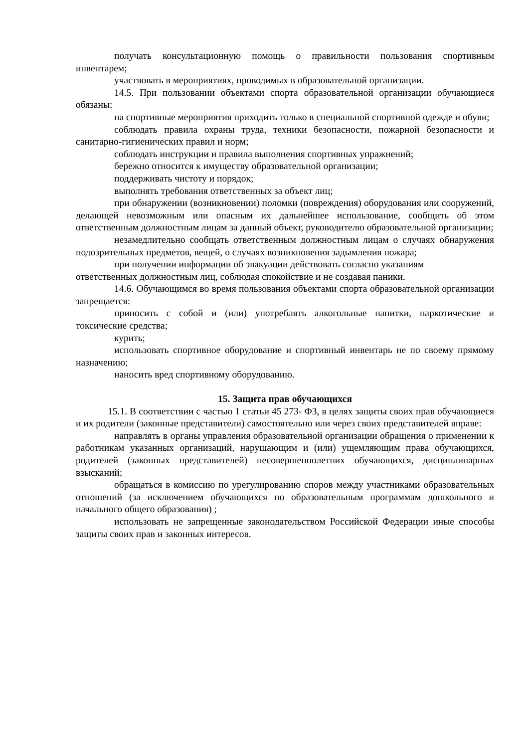получать консультационную помощь о правильности пользования спортивным инвентарем;
участвовать в мероприятиях, проводимых в образовательной организации.
14.5. При пользовании объектами спорта образовательной организации обучающиеся обязаны:
на спортивные мероприятия приходить только в специальной спортивной одежде и обуви;
соблюдать правила охраны труда, техники безопасности, пожарной безопасности и санитарно-гигиенических правил и норм;
соблюдать инструкции и правила выполнения спортивных упражнений;
бережно относится к имуществу образовательной организации;
поддерживать чистоту и порядок;
выполнять требования ответственных за объект лиц;
при обнаружении (возникновении) поломки (повреждения) оборудования или сооружений, делающей невозможным или опасным их дальнейшее использование, сообщить об этом ответственным должностным лицам за данный объект, руководителю образовательной организации;
незамедлительно сообщать ответственным должностным лицам о случаях обнаружения подозрительных предметов, вещей, о случаях возникновения задымления пожара;
при получении информации об эвакуации действовать согласно указаниям
ответственных должностным лиц, соблюдая спокойствие и не создавая паники.
14.6. Обучающимся во время пользования объектами спорта образовательной организации запрещается:
приносить с собой и (или) употреблять алкогольные напитки, наркотические и токсические средства;
курить;
использовать спортивное оборудование и спортивный инвентарь не по своему прямому назначению;
наносить вред спортивному оборудованию.
15. Защита прав обучающихся
15.1. В соответствии с частью 1 статьи 45 273- ФЗ, в целях защиты своих прав обучающиеся и их родители (законные представители) самостоятельно или через своих представителей вправе:
направлять в органы управления образовательной организации обращения о применении к работникам указанных организаций, нарушающим и (или) ущемляющим права обучающихся, родителей (законных представителей) несовершеннолетних обучающихся, дисциплинарных взысканий;
обращаться в комиссию по урегулированию споров между участниками образовательных отношений (за исключением обучающихся по образовательным программам дошкольного и начального общего образования) ;
использовать не запрещенные законодательством Российской Федерации иные способы защиты своих прав и законных интересов.